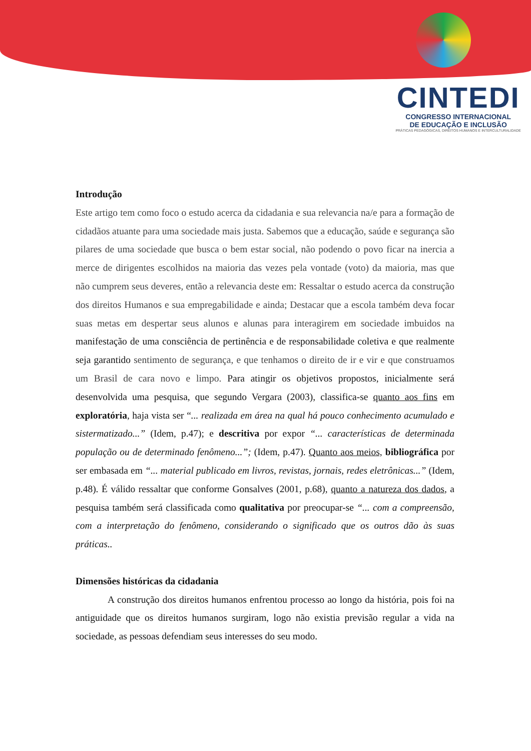CINTEDI
CONGRESSO INTERNACIONAL
DE EDUCAÇÃO E INCLUSÃO
PRÁTICAS PEDAGÓGICAS, DIREITOS HUMANOS E INTERCULTURALIDADE
Introdução
Este artigo tem como foco o estudo acerca da cidadania e sua relevancia na/e para a formação de cidadãos atuante para uma sociedade mais justa. Sabemos que a educação, saúde e segurança são pilares de uma sociedade que busca o bem estar social, não podendo o povo ficar na inercia a merce de dirigentes escolhidos na maioria das vezes pela vontade (voto) da maioria, mas que não cumprem seus deveres, então a relevancia deste em: Ressaltar o estudo acerca da construção dos direitos Humanos e sua empregabilidade e ainda; Destacar que a escola também deva focar suas metas em despertar seus alunos e alunas para interagirem em sociedade imbuidos na manifestação de uma consciência de pertinência e de responsabilidade coletiva e que realmente seja garantido sentimento de segurança, e que tenhamos o direito de ir e vir e que construamos um Brasil de cara novo e limpo. Para atingir os objetivos propostos, inicialmente será desenvolvida uma pesquisa, que segundo Vergara (2003), classifica-se quanto aos fins em exploratória, haja vista ser “... realizada em área na qual há pouco conhecimento acumulado e sistermatizado...” (Idem, p.47); e descritiva por expor “... características de determinada população ou de determinado fenômeno...”; (Idem, p.47). Quanto aos meios, bibliográfica por ser embasada em “... material publicado em livros, revistas, jornais, redes eletrônicas...” (Idem, p.48). É válido ressaltar que conforme Gonsalves (2001, p.68), quanto a natureza dos dados, a pesquisa também será classificada como qualitativa por preocupar-se “... com a compreensão, com a interpretação do fenômeno, considerando o significado que os outros dão às suas práticas..
Dimensões históricas da cidadania
A construção dos direitos humanos enfrentou processo ao longo da história, pois foi na antiguidade que os direitos humanos surgiram, logo não existia previsão regular a vida na sociedade, as pessoas defendiam seus interesses do seu modo.